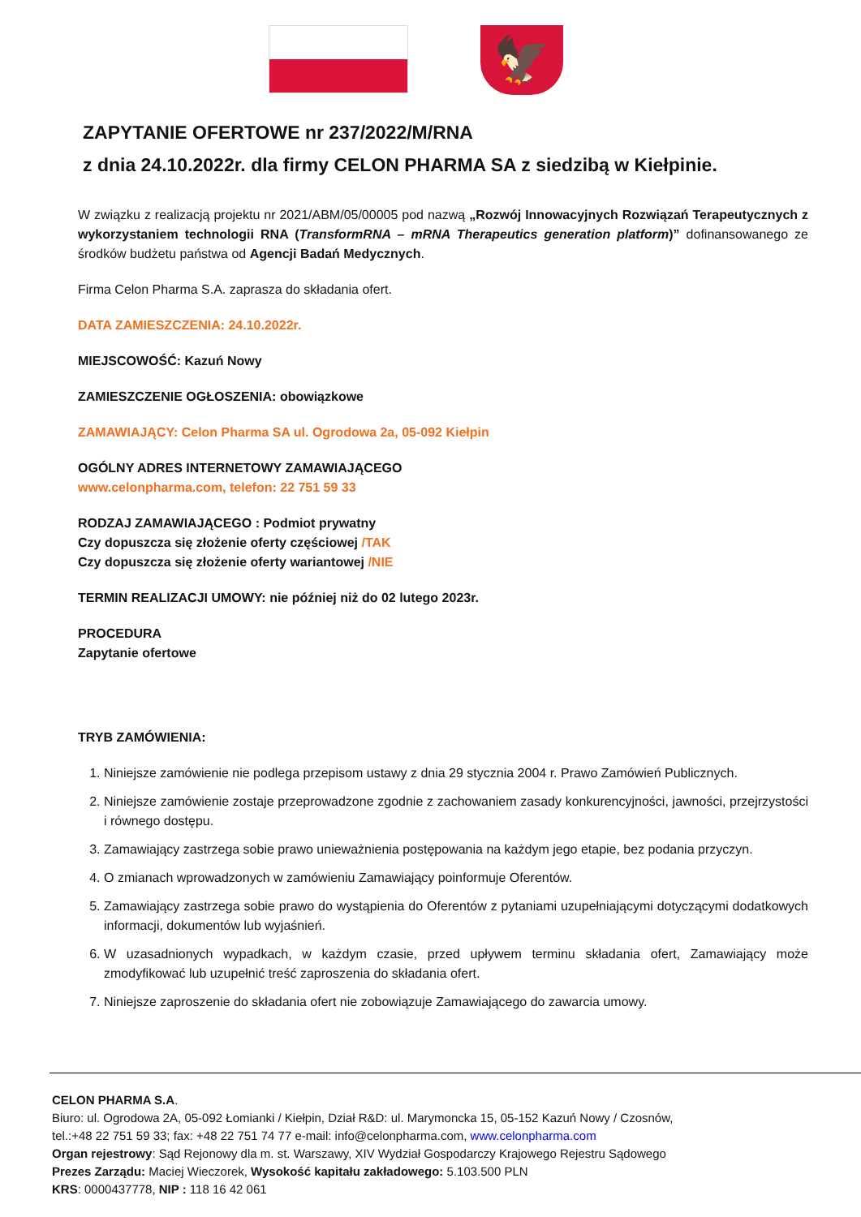🦅
ZAPYTANIE OFERTOWE nr 237/2022/M/RNA
z dnia 24.10.2022r. dla firmy CELON PHARMA SA z siedzibą w Kiełpinie.
W związku z realizacją projektu nr 2021/ABM/05/00005 pod nazwą „Rozwój Innowacyjnych Rozwiązań Terapeutycznych z wykorzystaniem technologii RNA (TransformRNA – mRNA Therapeutics generation platform)” dofinansowanego ze środków budżetu państwa od Agencji Badań Medycznych.
Firma Celon Pharma S.A. zaprasza do składania ofert.
DATA ZAMIESZCZENIA: 24.10.2022r.
MIEJSCOWOŚĆ: Kazuń Nowy
ZAMIESZCZENIE OGŁOSZENIA: obowiązkowe
ZAMAWIAJĄCY: Celon Pharma SA ul. Ogrodowa 2a, 05-092 Kiełpin
OGÓLNY ADRES INTERNETOWY ZAMAWIAJĄCEGO
www.celonpharma.com, telefon: 22 751 59 33
RODZAJ ZAMAWIAJĄCEGO : Podmiot prywatny
Czy dopuszcza się złożenie oferty częściowej /TAK
Czy dopuszcza się złożenie oferty wariantowej /NIE
TERMIN REALIZACJI UMOWY: nie później niż do 02 lutego 2023r.
PROCEDURA
Zapytanie ofertowe
TRYB ZAMÓWIENIA:
1. Niniejsze zamówienie nie podlega przepisom ustawy z dnia 29 stycznia 2004 r. Prawo Zamówień Publicznych.
2. Niniejsze zamówienie zostaje przeprowadzone zgodnie z zachowaniem zasady konkurencyjności, jawności, przejrzystości i równego dostępu.
3. Zamawiający zastrzega sobie prawo unieważnienia postępowania na każdym jego etapie, bez podania przyczyn.
4. O zmianach wprowadzonych w zamówieniu Zamawiający poinformuje Oferentów.
5. Zamawiający zastrzega sobie prawo do wystąpienia do Oferentów z pytaniami uzupełniającymi dotyczącymi dodatkowych informacji, dokumentów lub wyjaśnień.
6. W uzasadnionych wypadkach, w każdym czasie, przed upływem terminu składania ofert, Zamawiający może zmodyfikować lub uzupełnić treść zaproszenia do składania ofert.
7. Niniejsze zaproszenie do składania ofert nie zobowiązuje Zamawiającego do zawarcia umowy.
CELON PHARMA S.A.
Biuro: ul. Ogrodowa 2A, 05-092 Łomianki / Kiełpin, Dział R&D: ul. Marymoncka 15, 05-152 Kazuń Nowy / Czosnów,
tel.:+48 22 751 59 33; fax: +48 22 751 74 77 e-mail: info@celonpharma.com, www.celonpharma.com
Organ rejestrowy: Sąd Rejonowy dla m. st. Warszawy, XIV Wydział Gospodarczy Krajowego Rejestru Sądowego
Prezes Zarządu: Maciej Wieczorek, Wysokość kapitału zakładowego: 5.103.500 PLN
KRS: 0000437778, NIP : 118 16 42 061